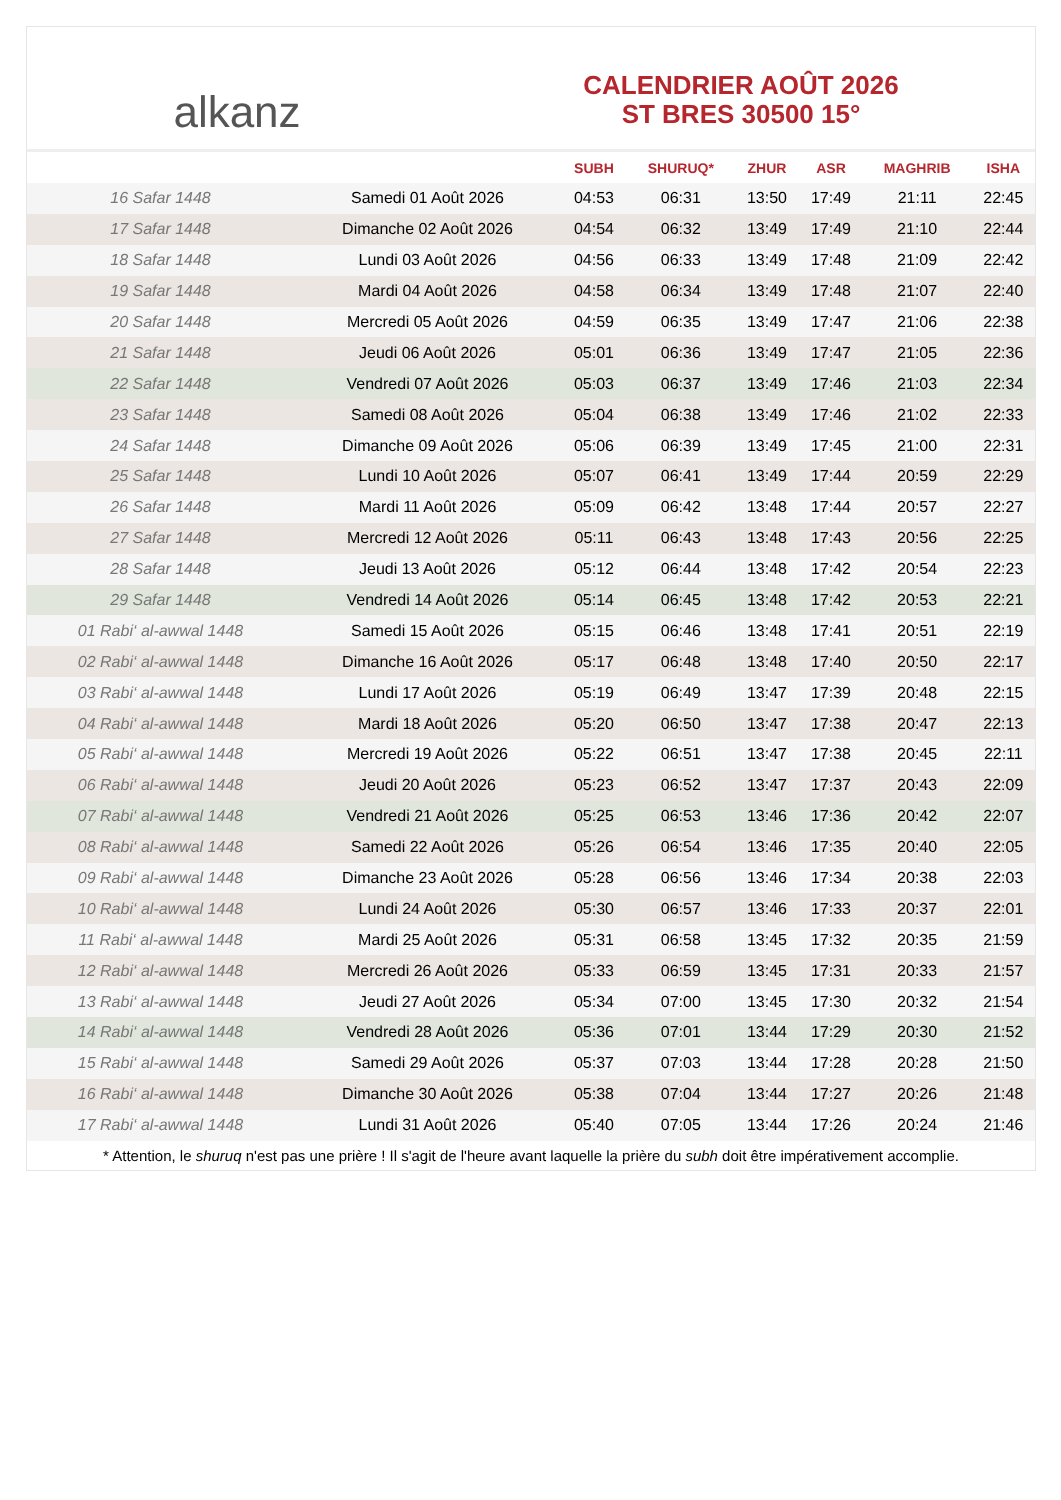alkanz
CALENDRIER AOÛT 2026
ST BRES 30500 15°
| | | SUBH | SHURUQ* | ZHUR | ASR | MAGHRIB | ISHA |
| --- | --- | --- | --- | --- | --- | --- | --- |
| 16 Safar 1448 | Samedi 01 Août 2026 | 04:53 | 06:31 | 13:50 | 17:49 | 21:11 | 22:45 |
| 17 Safar 1448 | Dimanche 02 Août 2026 | 04:54 | 06:32 | 13:49 | 17:49 | 21:10 | 22:44 |
| 18 Safar 1448 | Lundi 03 Août 2026 | 04:56 | 06:33 | 13:49 | 17:48 | 21:09 | 22:42 |
| 19 Safar 1448 | Mardi 04 Août 2026 | 04:58 | 06:34 | 13:49 | 17:48 | 21:07 | 22:40 |
| 20 Safar 1448 | Mercredi 05 Août 2026 | 04:59 | 06:35 | 13:49 | 17:47 | 21:06 | 22:38 |
| 21 Safar 1448 | Jeudi 06 Août 2026 | 05:01 | 06:36 | 13:49 | 17:47 | 21:05 | 22:36 |
| 22 Safar 1448 | Vendredi 07 Août 2026 | 05:03 | 06:37 | 13:49 | 17:46 | 21:03 | 22:34 |
| 23 Safar 1448 | Samedi 08 Août 2026 | 05:04 | 06:38 | 13:49 | 17:46 | 21:02 | 22:33 |
| 24 Safar 1448 | Dimanche 09 Août 2026 | 05:06 | 06:39 | 13:49 | 17:45 | 21:00 | 22:31 |
| 25 Safar 1448 | Lundi 10 Août 2026 | 05:07 | 06:41 | 13:49 | 17:44 | 20:59 | 22:29 |
| 26 Safar 1448 | Mardi 11 Août 2026 | 05:09 | 06:42 | 13:48 | 17:44 | 20:57 | 22:27 |
| 27 Safar 1448 | Mercredi 12 Août 2026 | 05:11 | 06:43 | 13:48 | 17:43 | 20:56 | 22:25 |
| 28 Safar 1448 | Jeudi 13 Août 2026 | 05:12 | 06:44 | 13:48 | 17:42 | 20:54 | 22:23 |
| 29 Safar 1448 | Vendredi 14 Août 2026 | 05:14 | 06:45 | 13:48 | 17:42 | 20:53 | 22:21 |
| 01 Rabi‘ al-awwal 1448 | Samedi 15 Août 2026 | 05:15 | 06:46 | 13:48 | 17:41 | 20:51 | 22:19 |
| 02 Rabi‘ al-awwal 1448 | Dimanche 16 Août 2026 | 05:17 | 06:48 | 13:48 | 17:40 | 20:50 | 22:17 |
| 03 Rabi‘ al-awwal 1448 | Lundi 17 Août 2026 | 05:19 | 06:49 | 13:47 | 17:39 | 20:48 | 22:15 |
| 04 Rabi‘ al-awwal 1448 | Mardi 18 Août 2026 | 05:20 | 06:50 | 13:47 | 17:38 | 20:47 | 22:13 |
| 05 Rabi‘ al-awwal 1448 | Mercredi 19 Août 2026 | 05:22 | 06:51 | 13:47 | 17:38 | 20:45 | 22:11 |
| 06 Rabi‘ al-awwal 1448 | Jeudi 20 Août 2026 | 05:23 | 06:52 | 13:47 | 17:37 | 20:43 | 22:09 |
| 07 Rabi‘ al-awwal 1448 | Vendredi 21 Août 2026 | 05:25 | 06:53 | 13:46 | 17:36 | 20:42 | 22:07 |
| 08 Rabi‘ al-awwal 1448 | Samedi 22 Août 2026 | 05:26 | 06:54 | 13:46 | 17:35 | 20:40 | 22:05 |
| 09 Rabi‘ al-awwal 1448 | Dimanche 23 Août 2026 | 05:28 | 06:56 | 13:46 | 17:34 | 20:38 | 22:03 |
| 10 Rabi‘ al-awwal 1448 | Lundi 24 Août 2026 | 05:30 | 06:57 | 13:46 | 17:33 | 20:37 | 22:01 |
| 11 Rabi‘ al-awwal 1448 | Mardi 25 Août 2026 | 05:31 | 06:58 | 13:45 | 17:32 | 20:35 | 21:59 |
| 12 Rabi‘ al-awwal 1448 | Mercredi 26 Août 2026 | 05:33 | 06:59 | 13:45 | 17:31 | 20:33 | 21:57 |
| 13 Rabi‘ al-awwal 1448 | Jeudi 27 Août 2026 | 05:34 | 07:00 | 13:45 | 17:30 | 20:32 | 21:54 |
| 14 Rabi‘ al-awwal 1448 | Vendredi 28 Août 2026 | 05:36 | 07:01 | 13:44 | 17:29 | 20:30 | 21:52 |
| 15 Rabi‘ al-awwal 1448 | Samedi 29 Août 2026 | 05:37 | 07:03 | 13:44 | 17:28 | 20:28 | 21:50 |
| 16 Rabi‘ al-awwal 1448 | Dimanche 30 Août 2026 | 05:38 | 07:04 | 13:44 | 17:27 | 20:26 | 21:48 |
| 17 Rabi‘ al-awwal 1448 | Lundi 31 Août 2026 | 05:40 | 07:05 | 13:44 | 17:26 | 20:24 | 21:46 |
* Attention, le shuruq n'est pas une prière ! Il s'agit de l'heure avant laquelle la prière du subh doit être impérativement accomplie.